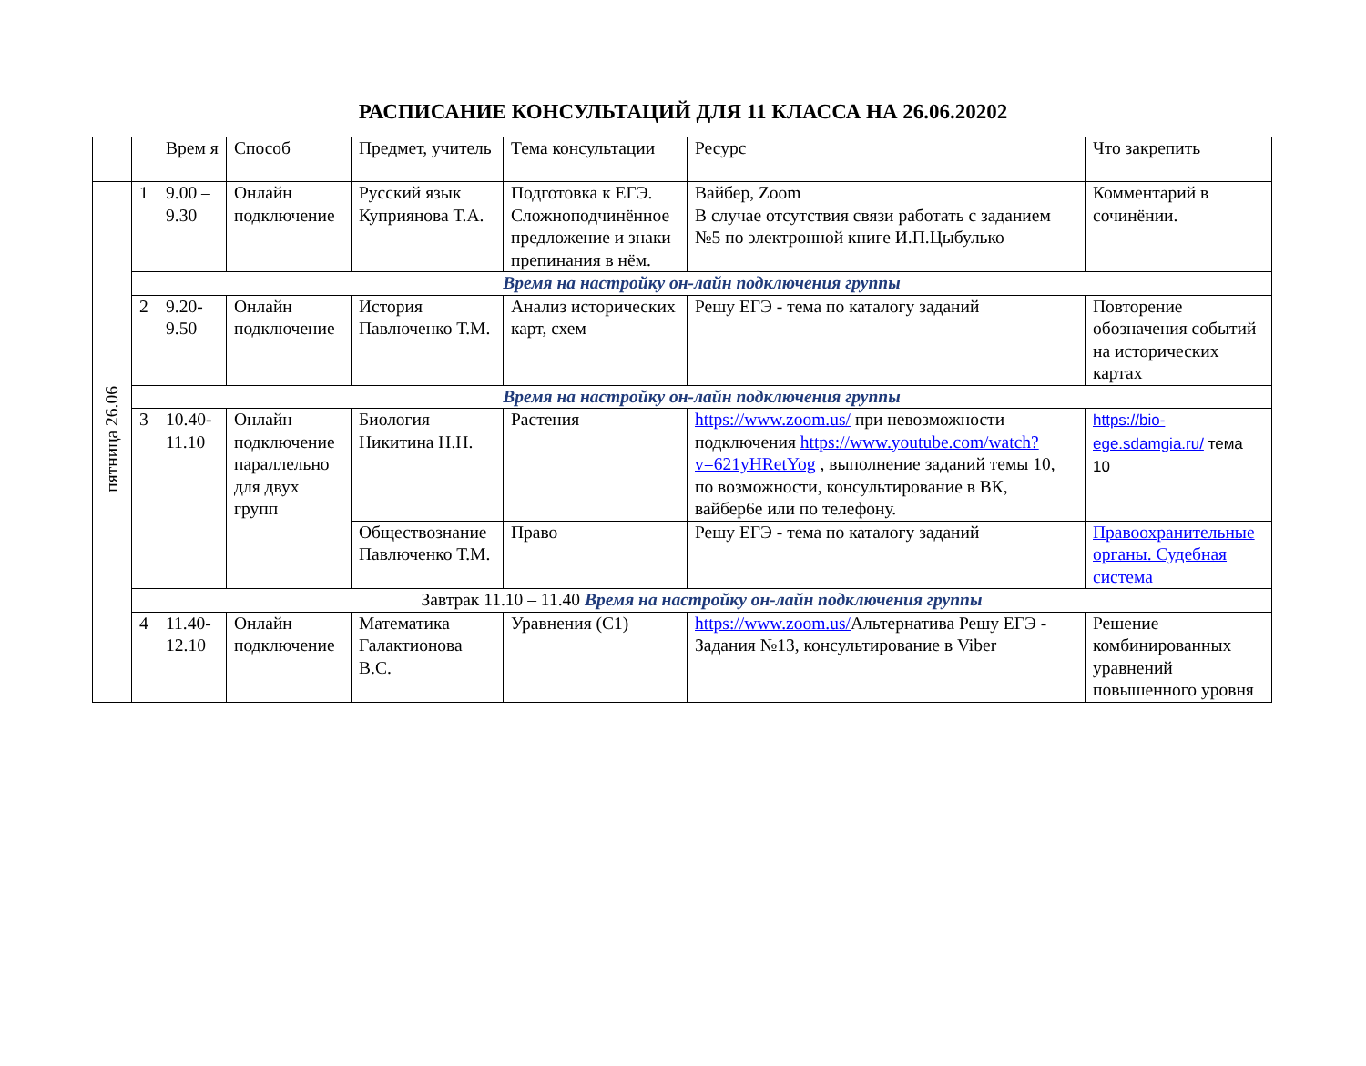РАСПИСАНИЕ КОНСУЛЬТАЦИЙ ДЛЯ 11 КЛАССА НА 26.06.20202
| | | Врем я | Способ | Предмет, учитель | Тема консультации | Ресурс | Что закрепить |
| пятница 26.06 | 1 | 9.00 – 9.30 | Онлайн подключение | Русский язык Куприянова Т.А. | Подготовка к ЕГЭ. Сложноподчинённое предложение и знаки препинания в нём. | Вайбер, Zoom В случае отсутствия связи работать с заданием №5 по электронной книге И.П.Цыбулько | Комментарий в сочинёнии. |
| | Время на настройку он-лайн подключения группы | | | | | | |
| | 2 | 9.20-9.50 | Онлайн подключение | История Павлюченко Т.М. | Анализ исторических карт, схем | Решу ЕГЭ - тема по каталогу заданий | Повторение обозначения событий на исторических картах |
| | Время на настройку он-лайн подключения группы | | | | | | |
| | 3 | 10.40-11.10 | Онлайн подключение параллельно для двух групп | Биология Никитина Н.Н. | Растения | https://www.zoom.us/ при невозможности подключения https://www.youtube.com/watch?v=621yHRetYog , выполнение заданий темы 10, по возможности, консультирование в ВК, вайбер6е или по телефону. | https://bio-ege.sdamgia.ru/ тема 10 |
| | | | | Обществознание Павлюченко Т.М. | Право | Решу ЕГЭ - тема по каталогу заданий | Правоохранительные органы. Судебная система |
| | Завтрак 11.10 – 11.40 Время на настройку он-лайн подключения группы | | | | | | |
| | 4 | 11.40-12.10 | Онлайн подключение | Математика Галактионова В.С. | Уравнения (С1) | https://www.zoom.us/ Альтернатива Решу ЕГЭ - Задания №13, консультирование в Viber | Решение комбинированных уравнений повышенного уровня |